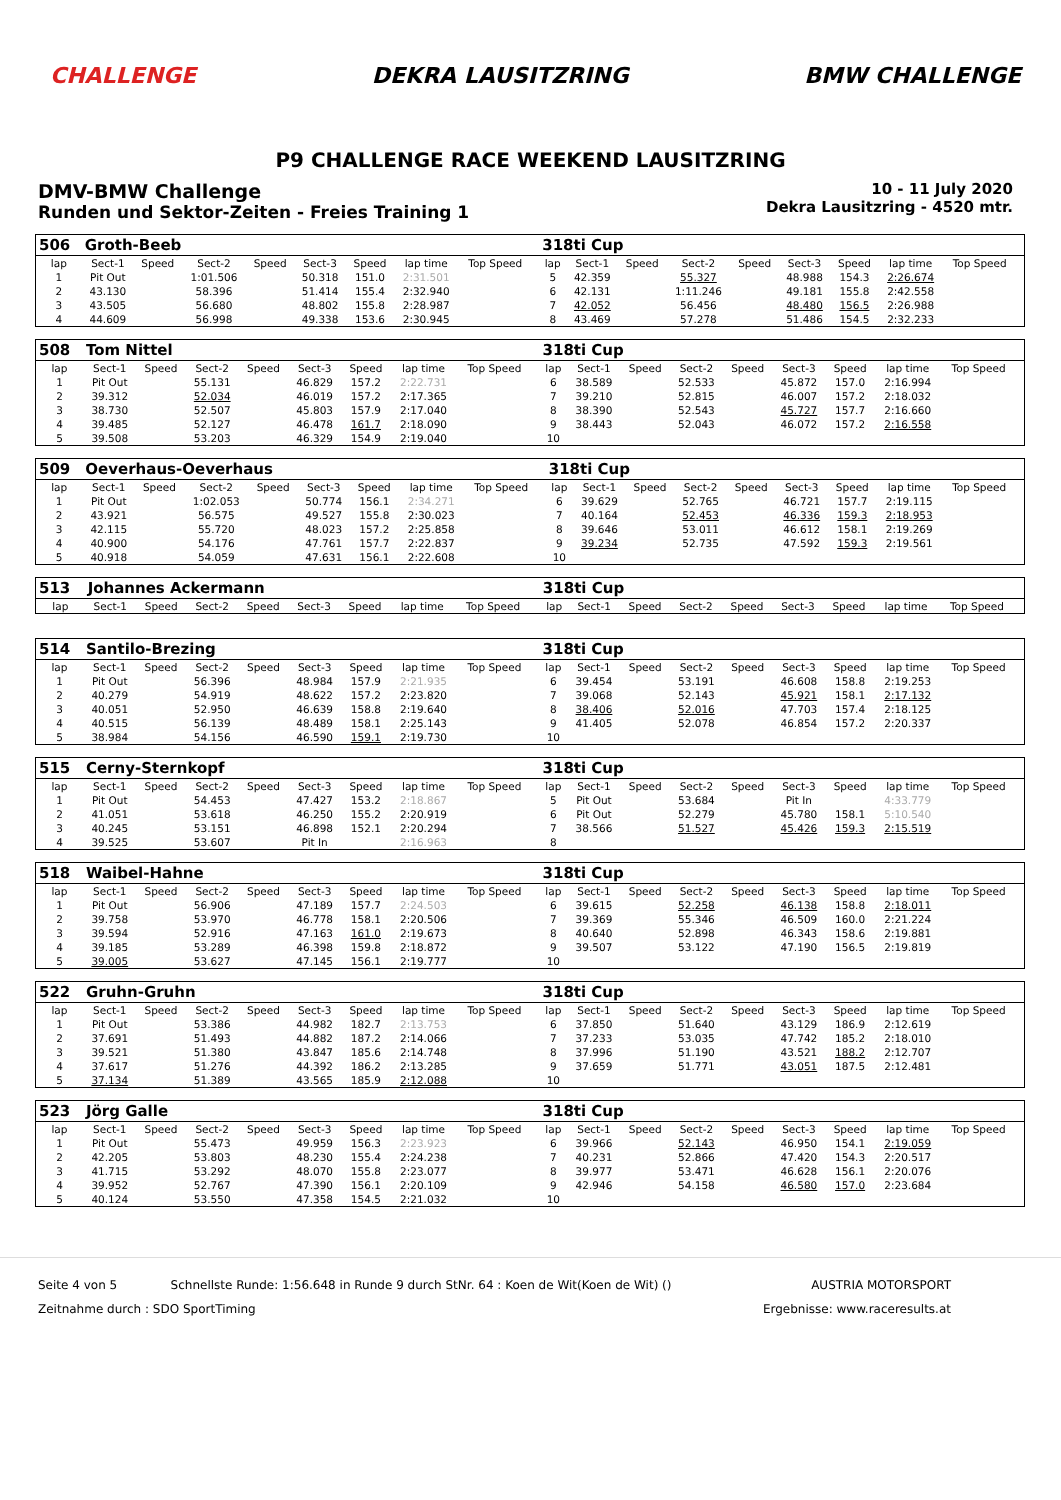CHALLENGE DEKRA LAUSITZRING BMW CHALLENGE
P9 CHALLENGE RACE WEEKEND LAUSITZRING
DMV-BMW Challenge
Runden und Sektor-Zeiten - Freies Training 1
10 - 11 July 2020
Dekra Lausitzring - 4520 mtr.
| 506 | Groth-Beeb | | | | | | | | | 318ti Cup | | | | | | | | | |
| --- | --- | --- | --- | --- | --- | --- | --- | --- | --- | --- | --- | --- | --- | --- | --- | --- | --- | --- | --- |
| lap | Sect-1 | Speed | Sect-2 | Speed | Sect-3 | Speed | lap time | Top Speed | | lap | Sect-1 | Speed | Sect-2 | Speed | Sect-3 | Speed | lap time | Top Speed | |
| 1 | Pit Out | | 1:01.506 | | 50.318 | 151.0 | 2:31.501 | | | 5 | 42.359 | | 55.327 | | 48.988 | 154.3 | 2:26.674 | | |
| 2 | 43.130 | | 58.396 | | 51.414 | 155.4 | 2:32.940 | | | 6 | 42.131 | | 1:11.246 | | 49.181 | 155.8 | 2:42.558 | | |
| 3 | 43.505 | | 56.680 | | 48.802 | 155.8 | 2:28.987 | | | 7 | 42.052 | | 56.456 | | 48.480 | 156.5 | 2:26.988 | | |
| 4 | 44.609 | | 56.998 | | 49.338 | 153.6 | 2:30.945 | | | 8 | 43.469 | | 57.278 | | 51.486 | 154.5 | 2:32.233 | | |
| 508 | Tom Nittel | | | | | | | | | 318ti Cup | | | | | | | | | |
| --- | --- | --- | --- | --- | --- | --- | --- | --- | --- | --- | --- | --- | --- | --- | --- | --- | --- | --- | --- |
| lap | Sect-1 | Speed | Sect-2 | Speed | Sect-3 | Speed | lap time | Top Speed | | lap | Sect-1 | Speed | Sect-2 | Speed | Sect-3 | Speed | lap time | Top Speed | |
| 1 | Pit Out | | 55.131 | | 46.829 | 157.2 | 2:22.731 | | | 6 | 38.589 | | 52.533 | | 45.872 | 157.0 | 2:16.994 | | |
| 2 | 39.312 | | 52.034 | | 46.019 | 157.2 | 2:17.365 | | | 7 | 39.210 | | 52.815 | | 46.007 | 157.2 | 2:18.032 | | |
| 3 | 38.730 | | 52.507 | | 45.803 | 157.9 | 2:17.040 | | | 8 | 38.390 | | 52.543 | | 45.727 | 157.7 | 2:16.660 | | |
| 4 | 39.485 | | 52.127 | | 46.478 | 161.7 | 2:18.090 | | | 9 | 38.443 | | 52.043 | | 46.072 | 157.2 | 2:16.558 | | |
| 5 | 39.508 | | 53.203 | | 46.329 | 154.9 | 2:19.040 | | | 10 | | | | | | | | | |
| 509 | Oeverhaus-Oeverhaus | | | | | | | | | 318ti Cup | | | | | | | | | |
| --- | --- | --- | --- | --- | --- | --- | --- | --- | --- | --- | --- | --- | --- | --- | --- | --- | --- | --- | --- |
| lap | Sect-1 | Speed | Sect-2 | Speed | Sect-3 | Speed | lap time | Top Speed | | lap | Sect-1 | Speed | Sect-2 | Speed | Sect-3 | Speed | lap time | Top Speed | |
| 1 | Pit Out | | 1:02.053 | | 50.774 | 156.1 | 2:34.271 | | | 6 | 39.629 | | 52.765 | | 46.721 | 157.7 | 2:19.115 | | |
| 2 | 43.921 | | 56.575 | | 49.527 | 155.8 | 2:30.023 | | | 7 | 40.164 | | 52.453 | | 46.336 | 159.3 | 2:18.953 | | |
| 3 | 42.115 | | 55.720 | | 48.023 | 157.2 | 2:25.858 | | | 8 | 39.646 | | 53.011 | | 46.612 | 158.1 | 2:19.269 | | |
| 4 | 40.900 | | 54.176 | | 47.761 | 157.7 | 2:22.837 | | | 9 | 39.234 | | 52.735 | | 47.592 | 159.3 | 2:19.561 | | |
| 5 | 40.918 | | 54.059 | | 47.631 | 156.1 | 2:22.608 | | | 10 | | | | | | | | | |
| 513 | Johannes Ackermann | | | | | | | | | 318ti Cup | | | | | | | | | |
| --- | --- | --- | --- | --- | --- | --- | --- | --- | --- | --- | --- | --- | --- | --- | --- | --- | --- | --- | --- |
| lap | Sect-1 | Speed | Sect-2 | Speed | Sect-3 | Speed | lap time | Top Speed | | lap | Sect-1 | Speed | Sect-2 | Speed | Sect-3 | Speed | lap time | Top Speed | |
| 514 | Santilo-Brezing | | | | | | | | | 318ti Cup | | | | | | | | | |
| --- | --- | --- | --- | --- | --- | --- | --- | --- | --- | --- | --- | --- | --- | --- | --- | --- | --- | --- | --- |
| lap | Sect-1 | Speed | Sect-2 | Speed | Sect-3 | Speed | lap time | Top Speed | | lap | Sect-1 | Speed | Sect-2 | Speed | Sect-3 | Speed | lap time | Top Speed | |
| 1 | Pit Out | | 56.396 | | 48.984 | 157.9 | 2:21.935 | | | 6 | 39.454 | | 53.191 | | 46.608 | 158.8 | 2:19.253 | | |
| 2 | 40.279 | | 54.919 | | 48.622 | 157.2 | 2:23.820 | | | 7 | 39.068 | | 52.143 | | 45.921 | 158.1 | 2:17.132 | | |
| 3 | 40.051 | | 52.950 | | 46.639 | 158.8 | 2:19.640 | | | 8 | 38.406 | | 52.016 | | 47.703 | 157.4 | 2:18.125 | | |
| 4 | 40.515 | | 56.139 | | 48.489 | 158.1 | 2:25.143 | | | 9 | 41.405 | | 52.078 | | 46.854 | 157.2 | 2:20.337 | | |
| 5 | 38.984 | | 54.156 | | 46.590 | 159.1 | 2:19.730 | | | 10 | | | | | | | | | |
| 515 | Cerny-Sternkopf | | | | | | | | | 318ti Cup | | | | | | | | | |
| --- | --- | --- | --- | --- | --- | --- | --- | --- | --- | --- | --- | --- | --- | --- | --- | --- | --- | --- | --- |
| lap | Sect-1 | Speed | Sect-2 | Speed | Sect-3 | Speed | lap time | Top Speed | | lap | Sect-1 | Speed | Sect-2 | Speed | Sect-3 | Speed | lap time | Top Speed | |
| 1 | Pit Out | | 54.453 | | 47.427 | 153.2 | 2:18.867 | | | 5 | Pit Out | | 53.684 | | Pit In | | 4:33.779 | | |
| 2 | 41.051 | | 53.618 | | 46.250 | 155.2 | 2:20.919 | | | 6 | Pit Out | | 52.279 | | 45.780 | 158.1 | 5:10.540 | | |
| 3 | 40.245 | | 53.151 | | 46.898 | 152.1 | 2:20.294 | | | 7 | 38.566 | | 51.527 | | 45.426 | 159.3 | 2:15.519 | | |
| 4 | 39.525 | | 53.607 | | Pit In | | 2:16.963 | | | 8 | | | | | | | | | |
| 518 | Waibel-Hahne | | | | | | | | | 318ti Cup | | | | | | | | | |
| --- | --- | --- | --- | --- | --- | --- | --- | --- | --- | --- | --- | --- | --- | --- | --- | --- | --- | --- | --- |
| lap | Sect-1 | Speed | Sect-2 | Speed | Sect-3 | Speed | lap time | Top Speed | | lap | Sect-1 | Speed | Sect-2 | Speed | Sect-3 | Speed | lap time | Top Speed | |
| 1 | Pit Out | | 56.906 | | 47.189 | 157.7 | 2:24.503 | | | 6 | 39.615 | | 52.258 | | 46.138 | 158.8 | 2:18.011 | | |
| 2 | 39.758 | | 53.970 | | 46.778 | 158.1 | 2:20.506 | | | 7 | 39.369 | | 55.346 | | 46.509 | 160.0 | 2:21.224 | | |
| 3 | 39.594 | | 52.916 | | 47.163 | 161.0 | 2:19.673 | | | 8 | 40.640 | | 52.898 | | 46.343 | 158.6 | 2:19.881 | | |
| 4 | 39.185 | | 53.289 | | 46.398 | 159.8 | 2:18.872 | | | 9 | 39.507 | | 53.122 | | 47.190 | 156.5 | 2:19.819 | | |
| 5 | 39.005 | | 53.627 | | 47.145 | 156.1 | 2:19.777 | | | 10 | | | | | | | | | |
| 522 | Gruhn-Gruhn | | | | | | | | | 318ti Cup | | | | | | | | | |
| --- | --- | --- | --- | --- | --- | --- | --- | --- | --- | --- | --- | --- | --- | --- | --- | --- | --- | --- | --- |
| lap | Sect-1 | Speed | Sect-2 | Speed | Sect-3 | Speed | lap time | Top Speed | | lap | Sect-1 | Speed | Sect-2 | Speed | Sect-3 | Speed | lap time | Top Speed | |
| 1 | Pit Out | | 53.386 | | 44.982 | 182.7 | 2:13.753 | | | 6 | 37.850 | | 51.640 | | 43.129 | 186.9 | 2:12.619 | | |
| 2 | 37.691 | | 51.493 | | 44.882 | 187.2 | 2:14.066 | | | 7 | 37.233 | | 53.035 | | 47.742 | 185.2 | 2:18.010 | | |
| 3 | 39.521 | | 51.380 | | 43.847 | 185.6 | 2:14.748 | | | 8 | 37.996 | | 51.190 | | 43.521 | 188.2 | 2:12.707 | | |
| 4 | 37.617 | | 51.276 | | 44.392 | 186.2 | 2:13.285 | | | 9 | 37.659 | | 51.771 | | 43.051 | 187.5 | 2:12.481 | | |
| 5 | 37.134 | | 51.389 | | 43.565 | 185.9 | 2:12.088 | | | 10 | | | | | | | | | |
| 523 | Jörg Galle | | | | | | | | | 318ti Cup | | | | | | | | | |
| --- | --- | --- | --- | --- | --- | --- | --- | --- | --- | --- | --- | --- | --- | --- | --- | --- | --- | --- | --- |
| lap | Sect-1 | Speed | Sect-2 | Speed | Sect-3 | Speed | lap time | Top Speed | | lap | Sect-1 | Speed | Sect-2 | Speed | Sect-3 | Speed | lap time | Top Speed | |
| 1 | Pit Out | | 55.473 | | 49.959 | 156.3 | 2:23.923 | | | 6 | 39.966 | | 52.143 | | 46.950 | 154.1 | 2:19.059 | | |
| 2 | 42.205 | | 53.803 | | 48.230 | 155.4 | 2:24.238 | | | 7 | 40.231 | | 52.866 | | 47.420 | 154.3 | 2:20.517 | | |
| 3 | 41.715 | | 53.292 | | 48.070 | 155.8 | 2:23.077 | | | 8 | 39.977 | | 53.471 | | 46.628 | 156.1 | 2:20.076 | | |
| 4 | 39.952 | | 52.767 | | 47.390 | 156.1 | 2:20.109 | | | 9 | 42.946 | | 54.158 | | 46.580 | 157.0 | 2:23.684 | | |
| 5 | 40.124 | | 53.550 | | 47.358 | 154.5 | 2:21.032 | | | 10 | | | | | | | | | |
Seite 4 von 5 Schnellste Runde: 1:56.648 in Runde 9 durch StNr. 64 : Koen de Wit(Koen de Wit) ()
AUSTRIA MOTORSPORT
Zeitnahme durch : SDO SportTiming
Ergebnisse: www.raceresults.at